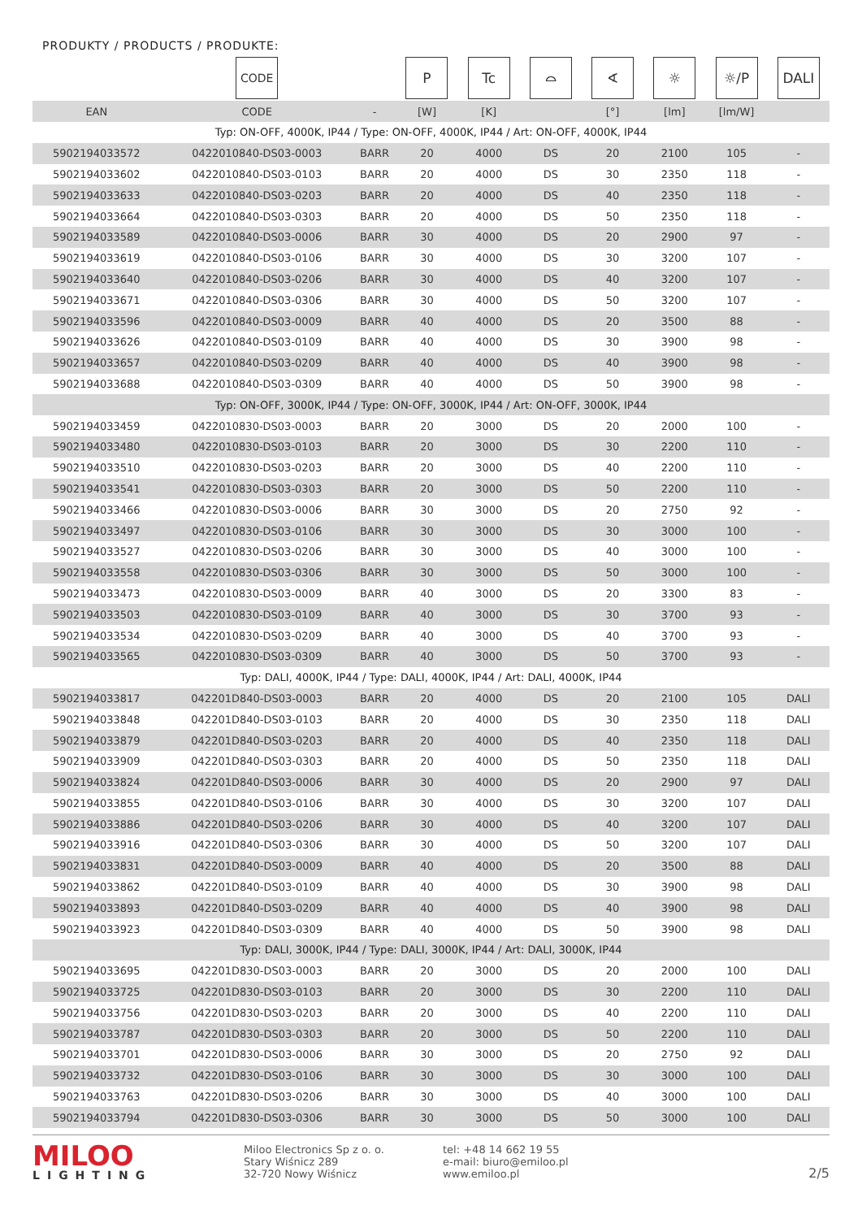PRODUKTY / PRODUCTS / PRODUKTE:
| | CODE | | P | Tc | ⌓ | ∢ | ☼ | ☼/P | DALI |
| EAN | CODE | - | [W] | [K] | | [°] | [lm] | [lm/W] | |
| Typ: ON-OFF, 4000K, IP44 / Type: ON-OFF, 4000K, IP44 / Art: ON-OFF, 4000K, IP44 | | | | | | | | | |
| 5902194033572 | 0422010840-DS03-0003 | BARR | 20 | 4000 | DS | 20 | 2100 | 105 | - |
| 5902194033602 | 0422010840-DS03-0103 | BARR | 20 | 4000 | DS | 30 | 2350 | 118 | - |
| 5902194033633 | 0422010840-DS03-0203 | BARR | 20 | 4000 | DS | 40 | 2350 | 118 | - |
| 5902194033664 | 0422010840-DS03-0303 | BARR | 20 | 4000 | DS | 50 | 2350 | 118 | - |
| 5902194033589 | 0422010840-DS03-0006 | BARR | 30 | 4000 | DS | 20 | 2900 | 97 | - |
| 5902194033619 | 0422010840-DS03-0106 | BARR | 30 | 4000 | DS | 30 | 3200 | 107 | - |
| 5902194033640 | 0422010840-DS03-0206 | BARR | 30 | 4000 | DS | 40 | 3200 | 107 | - |
| 5902194033671 | 0422010840-DS03-0306 | BARR | 30 | 4000 | DS | 50 | 3200 | 107 | - |
| 5902194033596 | 0422010840-DS03-0009 | BARR | 40 | 4000 | DS | 20 | 3500 | 88 | - |
| 5902194033626 | 0422010840-DS03-0109 | BARR | 40 | 4000 | DS | 30 | 3900 | 98 | - |
| 5902194033657 | 0422010840-DS03-0209 | BARR | 40 | 4000 | DS | 40 | 3900 | 98 | - |
| 5902194033688 | 0422010840-DS03-0309 | BARR | 40 | 4000 | DS | 50 | 3900 | 98 | - |
| Typ: ON-OFF, 3000K, IP44 / Type: ON-OFF, 3000K, IP44 / Art: ON-OFF, 3000K, IP44 | | | | | | | | | |
| 5902194033459 | 0422010830-DS03-0003 | BARR | 20 | 3000 | DS | 20 | 2000 | 100 | - |
| 5902194033480 | 0422010830-DS03-0103 | BARR | 20 | 3000 | DS | 30 | 2200 | 110 | - |
| 5902194033510 | 0422010830-DS03-0203 | BARR | 20 | 3000 | DS | 40 | 2200 | 110 | - |
| 5902194033541 | 0422010830-DS03-0303 | BARR | 20 | 3000 | DS | 50 | 2200 | 110 | - |
| 5902194033466 | 0422010830-DS03-0006 | BARR | 30 | 3000 | DS | 20 | 2750 | 92 | - |
| 5902194033497 | 0422010830-DS03-0106 | BARR | 30 | 3000 | DS | 30 | 3000 | 100 | - |
| 5902194033527 | 0422010830-DS03-0206 | BARR | 30 | 3000 | DS | 40 | 3000 | 100 | - |
| 5902194033558 | 0422010830-DS03-0306 | BARR | 30 | 3000 | DS | 50 | 3000 | 100 | - |
| 5902194033473 | 0422010830-DS03-0009 | BARR | 40 | 3000 | DS | 20 | 3300 | 83 | - |
| 5902194033503 | 0422010830-DS03-0109 | BARR | 40 | 3000 | DS | 30 | 3700 | 93 | - |
| 5902194033534 | 0422010830-DS03-0209 | BARR | 40 | 3000 | DS | 40 | 3700 | 93 | - |
| 5902194033565 | 0422010830-DS03-0309 | BARR | 40 | 3000 | DS | 50 | 3700 | 93 | - |
| Typ: DALI, 4000K, IP44 / Type: DALI, 4000K, IP44 / Art: DALI, 4000K, IP44 | | | | | | | | | |
| 5902194033817 | 042201D840-DS03-0003 | BARR | 20 | 4000 | DS | 20 | 2100 | 105 | DALI |
| 5902194033848 | 042201D840-DS03-0103 | BARR | 20 | 4000 | DS | 30 | 2350 | 118 | DALI |
| 5902194033879 | 042201D840-DS03-0203 | BARR | 20 | 4000 | DS | 40 | 2350 | 118 | DALI |
| 5902194033909 | 042201D840-DS03-0303 | BARR | 20 | 4000 | DS | 50 | 2350 | 118 | DALI |
| 5902194033824 | 042201D840-DS03-0006 | BARR | 30 | 4000 | DS | 20 | 2900 | 97 | DALI |
| 5902194033855 | 042201D840-DS03-0106 | BARR | 30 | 4000 | DS | 30 | 3200 | 107 | DALI |
| 5902194033886 | 042201D840-DS03-0206 | BARR | 30 | 4000 | DS | 40 | 3200 | 107 | DALI |
| 5902194033916 | 042201D840-DS03-0306 | BARR | 30 | 4000 | DS | 50 | 3200 | 107 | DALI |
| 5902194033831 | 042201D840-DS03-0009 | BARR | 40 | 4000 | DS | 20 | 3500 | 88 | DALI |
| 5902194033862 | 042201D840-DS03-0109 | BARR | 40 | 4000 | DS | 30 | 3900 | 98 | DALI |
| 5902194033893 | 042201D840-DS03-0209 | BARR | 40 | 4000 | DS | 40 | 3900 | 98 | DALI |
| 5902194033923 | 042201D840-DS03-0309 | BARR | 40 | 4000 | DS | 50 | 3900 | 98 | DALI |
| Typ: DALI, 3000K, IP44 / Type: DALI, 3000K, IP44 / Art: DALI, 3000K, IP44 | | | | | | | | | |
| 5902194033695 | 042201D830-DS03-0003 | BARR | 20 | 3000 | DS | 20 | 2000 | 100 | DALI |
| 5902194033725 | 042201D830-DS03-0103 | BARR | 20 | 3000 | DS | 30 | 2200 | 110 | DALI |
| 5902194033756 | 042201D830-DS03-0203 | BARR | 20 | 3000 | DS | 40 | 2200 | 110 | DALI |
| 5902194033787 | 042201D830-DS03-0303 | BARR | 20 | 3000 | DS | 50 | 2200 | 110 | DALI |
| 5902194033701 | 042201D830-DS03-0006 | BARR | 30 | 3000 | DS | 20 | 2750 | 92 | DALI |
| 5902194033732 | 042201D830-DS03-0106 | BARR | 30 | 3000 | DS | 30 | 3000 | 100 | DALI |
| 5902194033763 | 042201D830-DS03-0206 | BARR | 30 | 3000 | DS | 40 | 3000 | 100 | DALI |
| 5902194033794 | 042201D830-DS03-0306 | BARR | 30 | 3000 | DS | 50 | 3000 | 100 | DALI |
MILOO
LIGHTING
Miloo Electronics Sp z o. o.
Stary Wiśnicz 289
32-720 Nowy Wiśnicz
tel: +48 14 662 19 55
e-mail: biuro@emiloo.pl
www.emiloo.pl
2/5